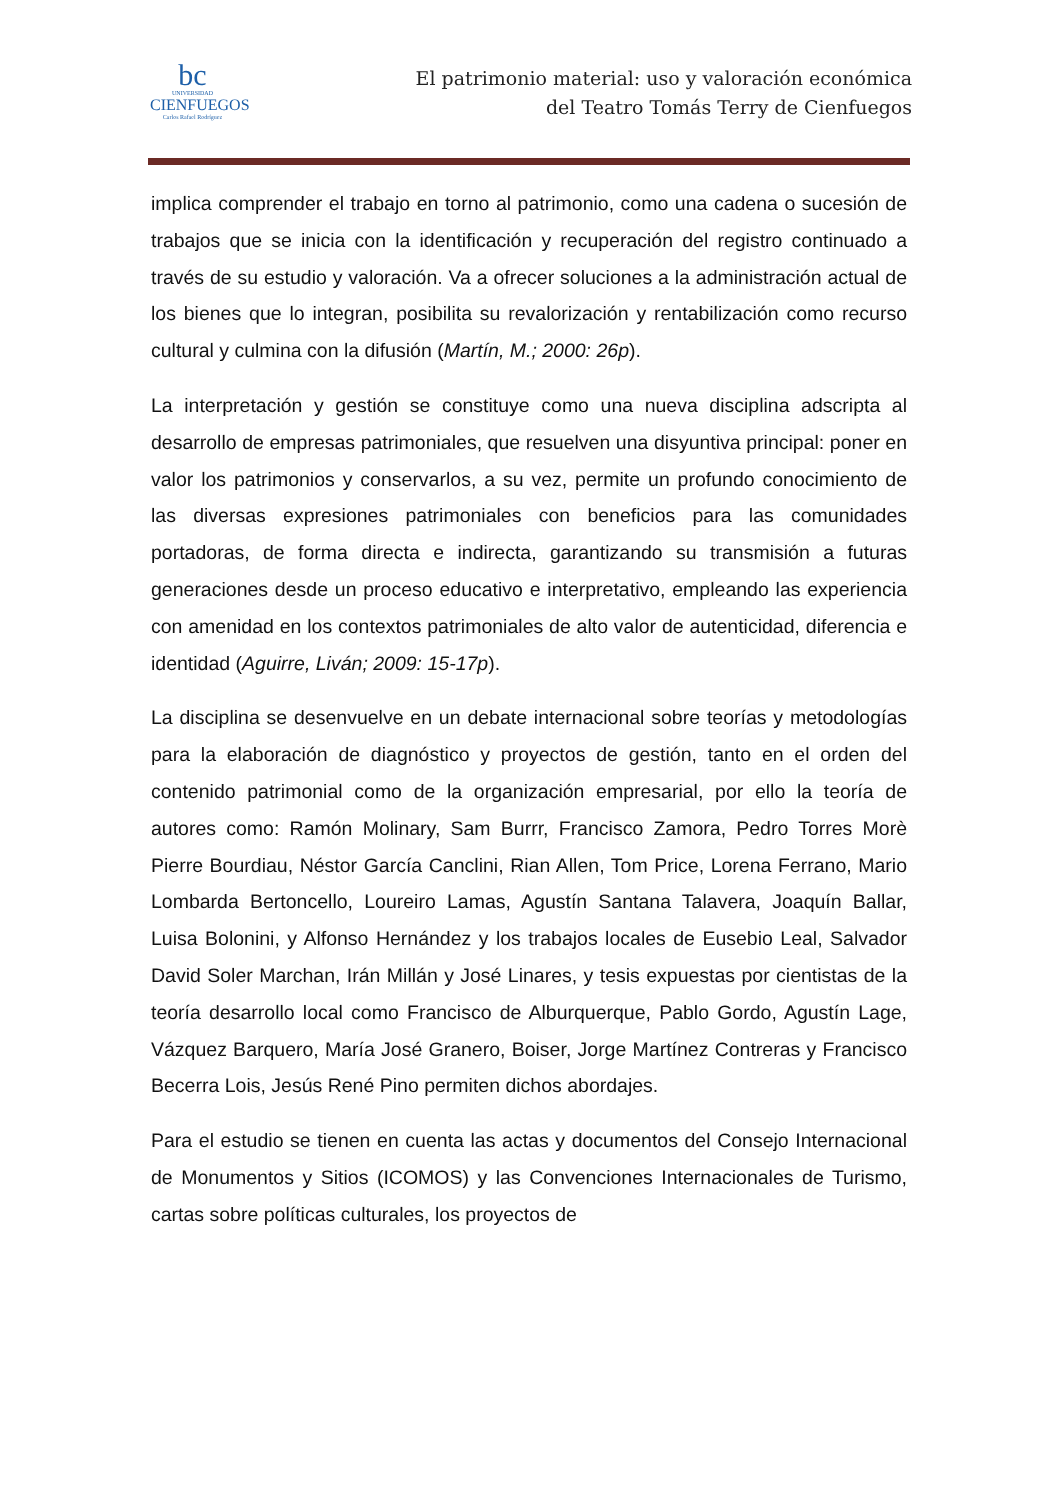bc
UNIVERSIDAD
CIENFUEGOS
Carlos Rafael Rodríguez
El patrimonio material: uso y valoración económica
del Teatro Tomás Terry de Cienfuegos
implica comprender el trabajo en torno al patrimonio, como una cadena o sucesión de trabajos que se inicia con la identificación y recuperación del registro continuado a través de su estudio y valoración. Va a ofrecer soluciones a la administración actual de los bienes que lo integran, posibilita su revalorización y rentabilización como recurso cultural y culmina con la difusión (Martín, M.; 2000: 26p).
La interpretación y gestión se constituye como una nueva disciplina adscripta al desarrollo de empresas patrimoniales, que resuelven una disyuntiva principal: poner en valor los patrimonios y conservarlos, a su vez, permite un profundo conocimiento de las diversas expresiones patrimoniales con beneficios para las comunidades portadoras, de forma directa e indirecta, garantizando su transmisión a futuras generaciones desde un proceso educativo e interpretativo, empleando las experiencia con amenidad en los contextos patrimoniales de alto valor de autenticidad, diferencia e identidad (Aguirre, Liván; 2009: 15-17p).
La disciplina se desenvuelve en un debate internacional sobre teorías y metodologías para la elaboración de diagnóstico y proyectos de gestión, tanto en el orden del contenido patrimonial como de la organización empresarial, por ello la teoría de autores como: Ramón Molinary, Sam Burrr, Francisco Zamora, Pedro Torres Morè Pierre Bourdiau, Néstor García Canclini, Rian Allen, Tom Price, Lorena Ferrano, Mario Lombarda Bertoncello, Loureiro Lamas, Agustín Santana Talavera, Joaquín Ballar, Luisa Bolonini, y Alfonso Hernández y los trabajos locales de Eusebio Leal, Salvador David Soler Marchan, Irán Millán y José Linares, y tesis expuestas por cientistas de la teoría desarrollo local como Francisco de Alburquerque, Pablo Gordo, Agustín Lage, Vázquez Barquero, María José Granero, Boiser, Jorge Martínez Contreras y Francisco Becerra Lois, Jesús René Pino permiten dichos abordajes.
Para el estudio se tienen en cuenta las actas y documentos del Consejo Internacional de Monumentos y Sitios (ICOMOS) y las Convenciones Internacionales de Turismo, cartas sobre políticas culturales, los proyectos de